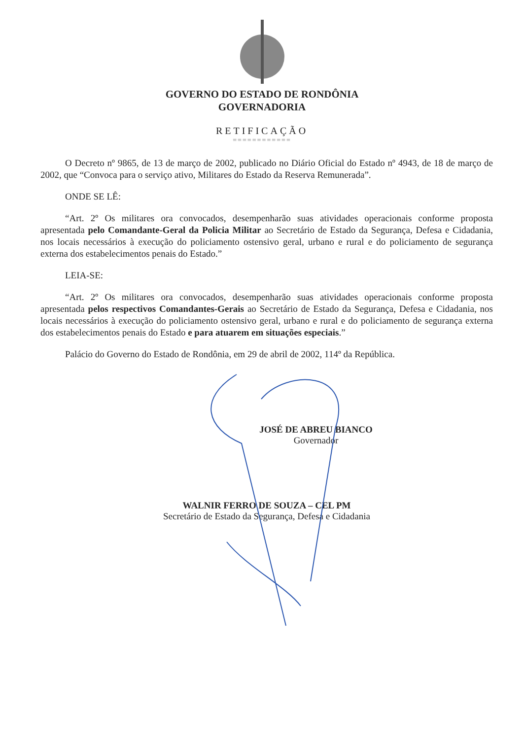GOVERNO DO ESTADO DE RONDÔNIA
GOVERNADORIA
RETIFICAÇÃO
============
O Decreto nº 9865, de 13 de março de 2002, publicado no Diário Oficial do Estado nº 4943, de 18 de março de 2002, que “Convoca para o serviço ativo, Militares do Estado da Reserva Remunerada”.
ONDE SE LÊ:
“Art. 2º Os militares ora convocados, desempenharão suas atividades operacionais conforme proposta apresentada pelo Comandante-Geral da Policia Militar ao Secretário de Estado da Segurança, Defesa e Cidadania, nos locais necessários à execução do policiamento ostensivo geral, urbano e rural e do policiamento de segurança externa dos estabelecimentos penais do Estado.”
LEIA-SE:
“Art. 2º Os militares ora convocados, desempenharão suas atividades operacionais conforme proposta apresentada pelos respectivos Comandantes-Gerais ao Secretário de Estado da Segurança, Defesa e Cidadania, nos locais necessários à execução do policiamento ostensivo geral, urbano e rural e do policiamento de segurança externa dos estabelecimentos penais do Estado e para atuarem em situações especiais.”
Palácio do Governo do Estado de Rondônia, em 29 de abril de 2002, 114º da República.
JOSÉ DE ABREU BIANCO
Governador
WALNIR FERRO DE SOUZA – CEL PM
Secretário de Estado da Segurança, Defesa e Cidadania